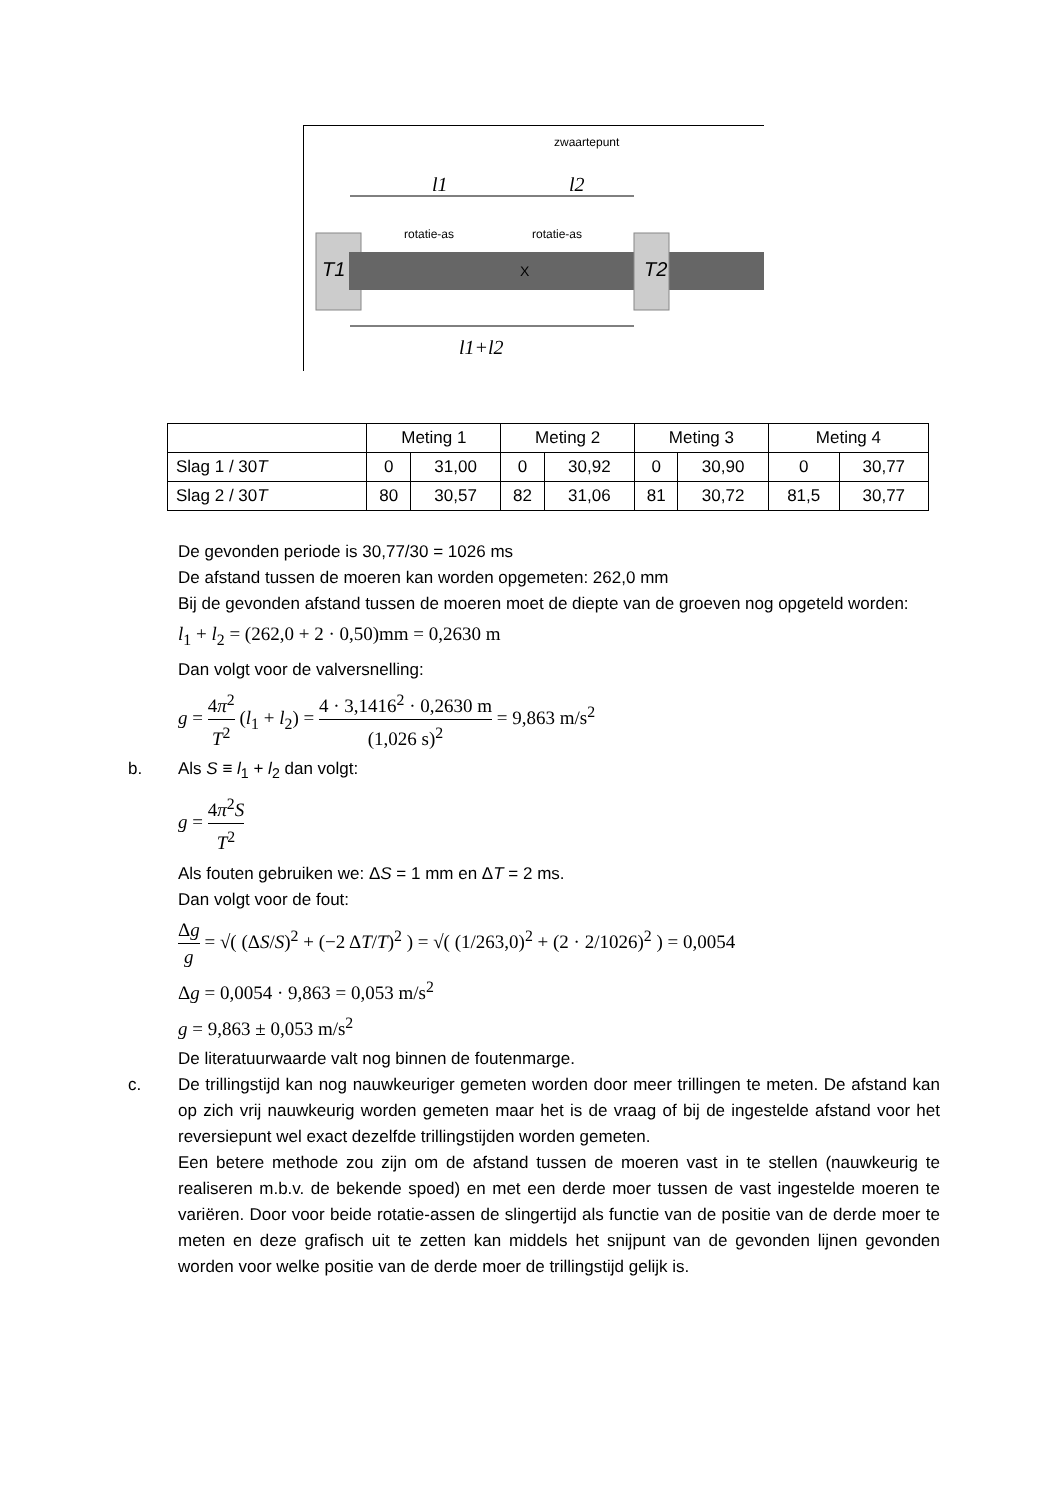zwaartepunt
l1
l2
rotatie-as
rotatie-as
T1
T2
X
l1+l2
| | Meting 1 | | Meting 2 | | Meting 3 | | Meting 4 | |
| Slag 1 / 30 T | 0 | 31,00 | 0 | 30,92 | 0 | 30,90 | 0 | 30,77 |
| Slag 2 / 30 T | 80 | 30,57 | 82 | 31,06 | 81 | 30,72 | 81,5 | 30,77 |
De gevonden periode is 30,77/30 = 1026 ms
De afstand tussen de moeren kan worden opgemeten: 262,0 mm
Bij de gevonden afstand tussen de moeren moet de diepte van de groeven nog opgeteld worden:
l<sub>1</sub> + l<sub>2</sub> = (262,0 + 2 · 0,50)mm = 0,2630 m
Dan volgt voor de valversnelling:
g = 4π<sup>2</sup> T<sup>2</sup> (l<sub>1</sub> + l<sub>2</sub>) = 4 · 3,1416<sup>2</sup> · 0,2630 m (1,026 s)<sup>2</sup> = 9,863 m/s<sup>2</sup>
b. Als S ≡ l<sub>1</sub> + l<sub>2</sub> dan volgt:
g = 4π<sup>2</sup>S T<sup>2</sup>
Als fouten gebruiken we: ΔS = 1 mm en ΔT = 2 ms.
Dan volgt voor de fout:
Δg g = √( (ΔS/S)<sup>2</sup> + (−2 ΔT/T)<sup>2</sup> ) = √( (1/263,0)<sup>2</sup> + (2 · 2/1026)<sup>2</sup> ) = 0,0054
Δg = 0,0054 · 9,863 = 0,053 m/s<sup>2</sup>
g = 9,863 ± 0,053 m/s<sup>2</sup>
De literatuurwaarde valt nog binnen de foutenmarge.
c. De trillingstijd kan nog nauwkeuriger gemeten worden door meer trillingen te meten. De afstand kan op zich vrij nauwkeurig worden gemeten maar het is de vraag of bij de ingestelde afstand voor het reversiepunt wel exact dezelfde trillingstijden worden gemeten.
Een betere methode zou zijn om de afstand tussen de moeren vast in te stellen (nauwkeurig te realiseren m.b.v. de bekende spoed) en met een derde moer tussen de vast ingestelde moeren te variëren. Door voor beide rotatie-assen de slingertijd als functie van de positie van de derde moer te meten en deze grafisch uit te zetten kan middels het snijpunt van de gevonden lijnen gevonden worden voor welke positie van de derde moer de trillingstijd gelijk is.